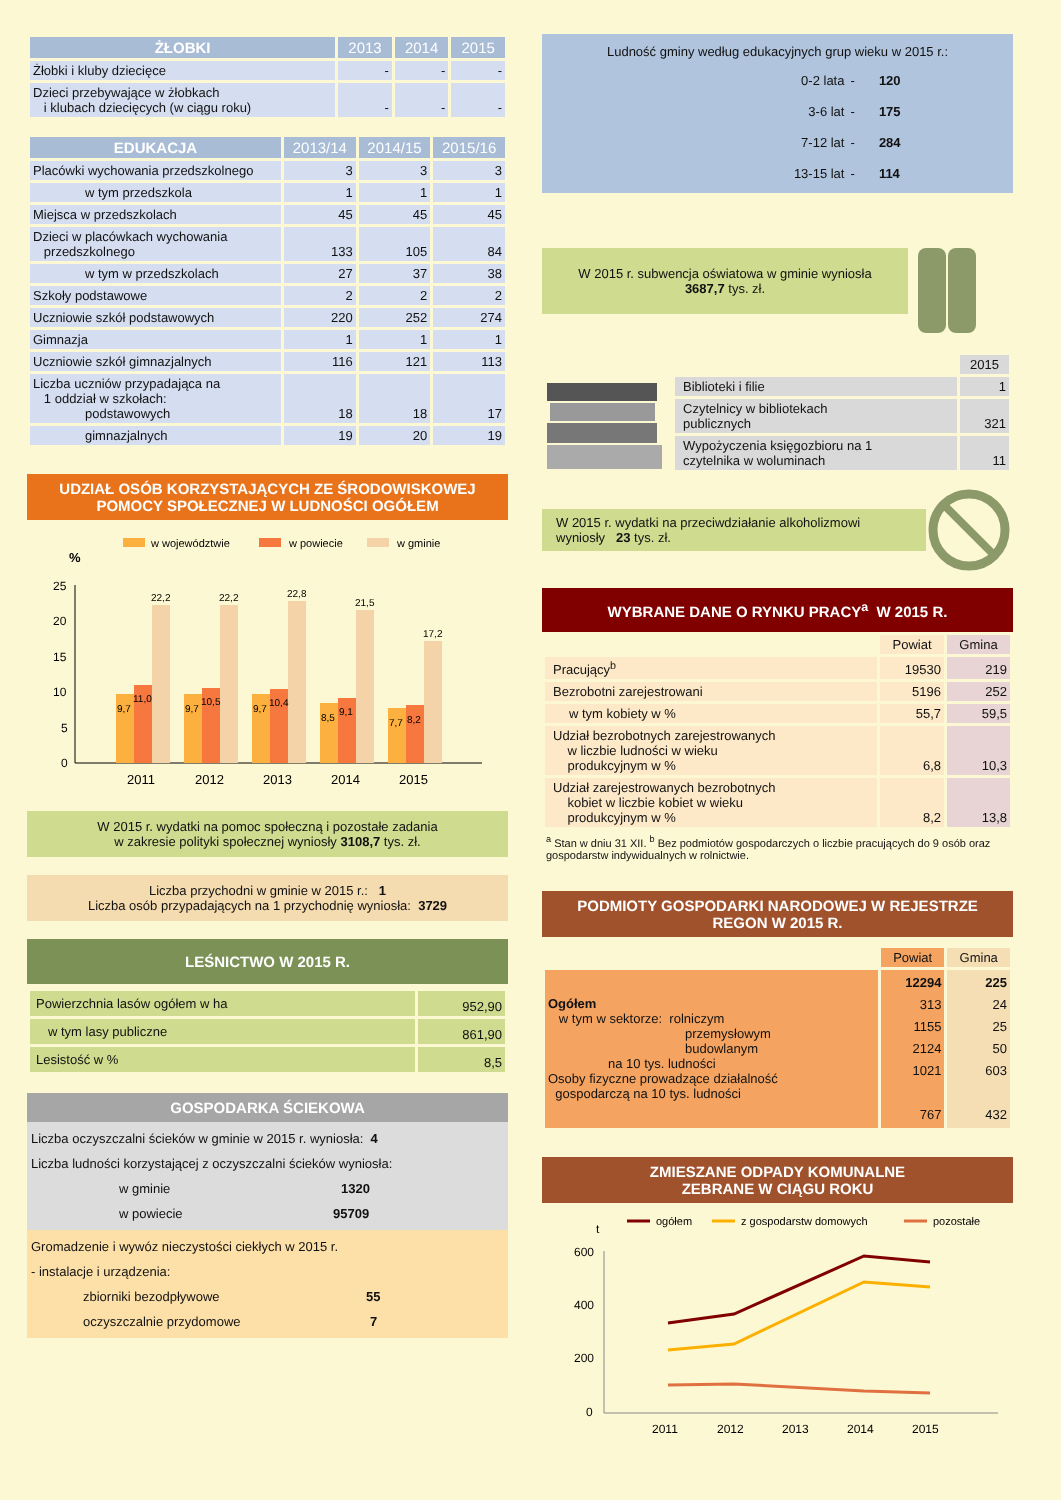| ŻŁOBKI | 2013 | 2014 | 2015 |
| --- | --- | --- | --- |
| Żłobki i kluby dziecięce | - | - | - |
| Dzieci przebywające w żłobkach i klubach dziecięcych (w ciągu roku) | - | - | - |
| EDUKACJA | 2013/14 | 2014/15 | 2015/16 |
| --- | --- | --- | --- |
| Placówki wychowania przedszkolnego | 3 | 3 | 3 |
| w tym przedszkola | 1 | 1 | 1 |
| Miejsca w przedszkolach | 45 | 45 | 45 |
| Dzieci w placówkach wychowania przedszkolnego | 133 | 105 | 84 |
| w tym w przedszkolach | 27 | 37 | 38 |
| Szkoły podstawowe | 2 | 2 | 2 |
| Uczniowie szkół podstawowych | 220 | 252 | 274 |
| Gimnazja | 1 | 1 | 1 |
| Uczniowie szkół gimnazjalnych | 116 | 121 | 113 |
| Liczba uczniów przypadająca na 1 oddział w szkołach: podstawowych | 18 | 18 | 17 |
| gimnazjalnych | 19 | 20 | 19 |
UDZIAŁ OSÓB KORZYSTAJĄCYCH ZE ŚRODOWISKOWEJ POMOCY SPOŁECZNEJ W LUDNOŚCI OGÓŁEM
w województwie
w powiecie
w gminie
%
25
20
15
10
5
0
9,7
11,0
22,2
9,7
10,5
22,2
9,7
10,4
22,8
8,5
9,1
21,5
7,7
8,2
17,2
2011
2012
2013
2014
2015
W 2015 r. wydatki na pomoc społeczną i pozostałe zadania
w zakresie polityki społecznej wyniosły 3108,7 tys. zł.
Liczba przychodni w gminie w 2015 r.: 1
Liczba osób przypadających na 1 przychodnię wyniosła: 3729
LEŚNICTWO W 2015 R.
| Powierzchnia lasów ogółem w ha | 952,90 |
| w tym lasy publiczne | 861,90 |
| Lesistość w % | 8,5 |
GOSPODARKA ŚCIEKOWA
Liczba oczyszczalni ścieków w gminie w 2015 r. wyniosła: 4
Liczba ludności korzystającej z oczyszczalni ścieków wyniosła:
w gminie 1320
w powiecie 95709
Gromadzenie i wywóz nieczystości ciekłych w 2015 r.
- instalacje i urządzenia:
zbiorniki bezodpływowe 55
oczyszczalnie przydomowe 7
Ludność gminy według edukacyjnych grup wieku w 2015 r.:
| 0-2 lata | - | 120 |
| 3-6 lat | - | 175 |
| 7-12 lat | - | 284 |
| 13-15 lat | - | 114 |
W 2015 r. subwencja oświatowa w gminie wyniosła
3687,7 tys. zł.
| | 2015 |
| Biblioteki i filie | 1 |
| Czytelnicy w bibliotekach publicznych | 321 |
| Wypożyczenia księgozbioru na 1 czytelnika w woluminach | 11 |
W 2015 r. wydatki na przeciwdziałanie alkoholizmowi wyniosły 23 tys. zł.
WYBRANE DANE O RYNKU PRACY<sup>a</sup> W 2015 R.
| | Powiat | Gmina |
| Pracujący<sup>b</sup> | 19530 | 219 |
| Bezrobotni zarejestrowani | 5196 | 252 |
| w tym kobiety w % | 55,7 | 59,5 |
| Udział bezrobotnych zarejestrowanych w liczbie ludności w wieku produkcyjnym w % | 6,8 | 10,3 |
| Udział zarejestrowanych bezrobotnych kobiet w liczbie kobiet w wieku produkcyjnym w % | 8,2 | 13,8 |
<sup>a</sup> Stan w dniu 31 XII. <sup>b</sup> Bez podmiotów gospodarczych o liczbie pracujących do 9 osób oraz gospodarstw indywidualnych w rolnictwie.
PODMIOTY GOSPODARKI NARODOWEJ W REJESTRZE REGON W 2015 R.
| | Powiat | Gmina |
| Ogółem w tym w sektorze: rolniczym przemysłowym budowlanym na 10 tys. ludności Osoby fizyczne prowadzące działalność gospodarczą na 10 tys. ludności | 12294 313 1155 2124 1021 767 | 225 24 25 50 603 432 |
ZMIESZANE ODPADY KOMUNALNE
ZEBRANE W CIĄGU ROKU
ogółem
z gospodarstw domowych
pozostałe
t
600
400
200
0
2011
2012
2013
2014
2015